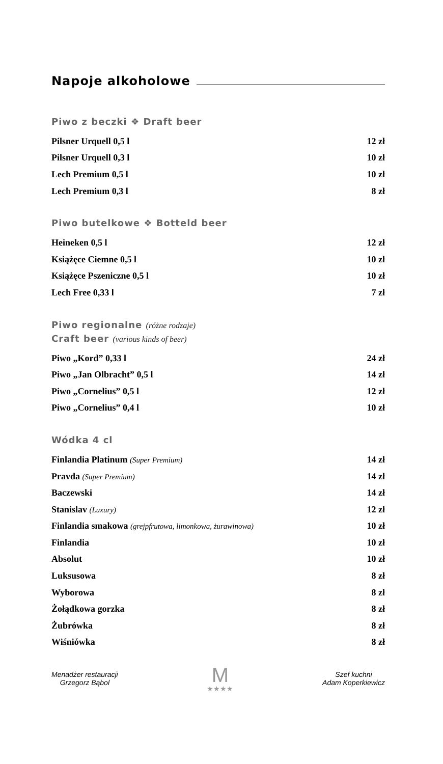Napoje alkoholowe
Piwo z beczki ❖ Draft beer
| Pilsner Urquell 0,5 l | 12 zł |
| Pilsner Urquell 0,3 l | 10 zł |
| Lech Premium 0,5 l | 10 zł |
| Lech Premium 0,3 l | 8 zł |
Piwo butelkowe ❖ Botteld beer
| Heineken 0,5 l | 12 zł |
| Książęce Ciemne 0,5 l | 10 zł |
| Książęce Pszeniczne 0,5 l | 10 zł |
| Lech Free 0,33 l | 7 zł |
Piwo regionalne (różne rodzaje)
Craft beer (various kinds of beer)
| Piwo „Kord” 0,33 l | 24 zł |
| Piwo „Jan Olbracht” 0,5 l | 14 zł |
| Piwo „Cornelius” 0,5 l | 12 zł |
| Piwo „Cornelius” 0,4 l | 10 zł |
Wódka 4 cl
| Finlandia Platinum (Super Premium) | 14 zł |
| Pravda (Super Premium) | 14 zł |
| Baczewski | 14 zł |
| Stanislav (Luxury) | 12 zł |
| Finlandia smakowa (grejpfrutowa, limonkowa, żurawinowa) | 10 zł |
| Finlandia | 10 zł |
| Absolut | 10 zł |
| Luksusowa | 8 zł |
| Wyborowa | 8 zł |
| Żołądkowa gorzka | 8 zł |
| Żubrówka | 8 zł |
| Wiśniówka | 8 zł |
Menadżer restauracji
Grzegorz Bąbol
M
★★★★
Szef kuchni
Adam Koperkiewicz